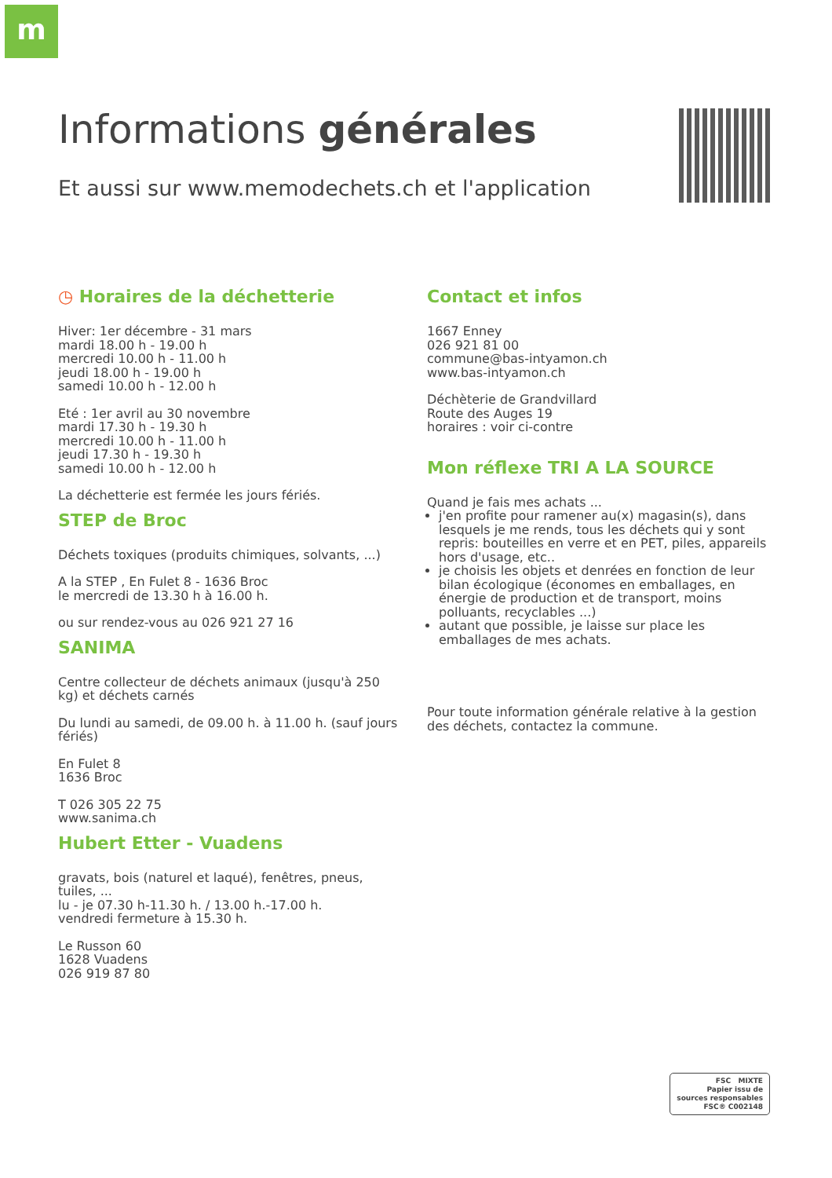m
Informations générales
Et aussi sur www.memodechets.ch et l'application
◷ Horaires de la déchetterie
Hiver: 1er décembre - 31 mars
mardi 18.00 h - 19.00 h
mercredi 10.00 h - 11.00 h
jeudi 18.00 h - 19.00 h
samedi 10.00 h - 12.00 h
Eté : 1er avril au 30 novembre
mardi 17.30 h - 19.30 h
mercredi 10.00 h - 11.00 h
jeudi 17.30 h - 19.30 h
samedi 10.00 h - 12.00 h
La déchetterie est fermée les jours fériés.
STEP de Broc
Déchets toxiques (produits chimiques, solvants, ...)
A la STEP , En Fulet 8 - 1636 Broc
le mercredi de 13.30 h à 16.00 h.
ou sur rendez-vous au 026 921 27 16
SANIMA
Centre collecteur de déchets animaux (jusqu'à 250 kg) et déchets carnés
Du lundi au samedi, de 09.00 h. à 11.00 h. (sauf jours fériés)
En Fulet 8
1636 Broc
T 026 305 22 75
www.sanima.ch
Hubert Etter - Vuadens
gravats, bois (naturel et laqué), fenêtres, pneus, tuiles, ...
lu - je 07.30 h-11.30 h. / 13.00 h.-17.00 h.
vendredi fermeture à 15.30 h.
Le Russon 60
1628 Vuadens
026 919 87 80
Contact et infos
1667 Enney
026 921 81 00
commune@bas-intyamon.ch
www.bas-intyamon.ch
Déchèterie de Grandvillard
Route des Auges 19
horaires : voir ci-contre
Mon réflexe TRI A LA SOURCE
Quand je fais mes achats ...
j'en profite pour ramener au(x) magasin(s), dans lesquels je me rends, tous les déchets qui y sont repris: bouteilles en verre et en PET, piles, appareils hors d'usage, etc..
je choisis les objets et denrées en fonction de leur bilan écologique (économes en emballages, en énergie de production et de transport, moins polluants, recyclables ...)
autant que possible, je laisse sur place les emballages de mes achats.
Pour toute information générale relative à la gestion des déchets, contactez la commune.
FSC MIXTE
Papier issu de sources responsables
FSC® C002148